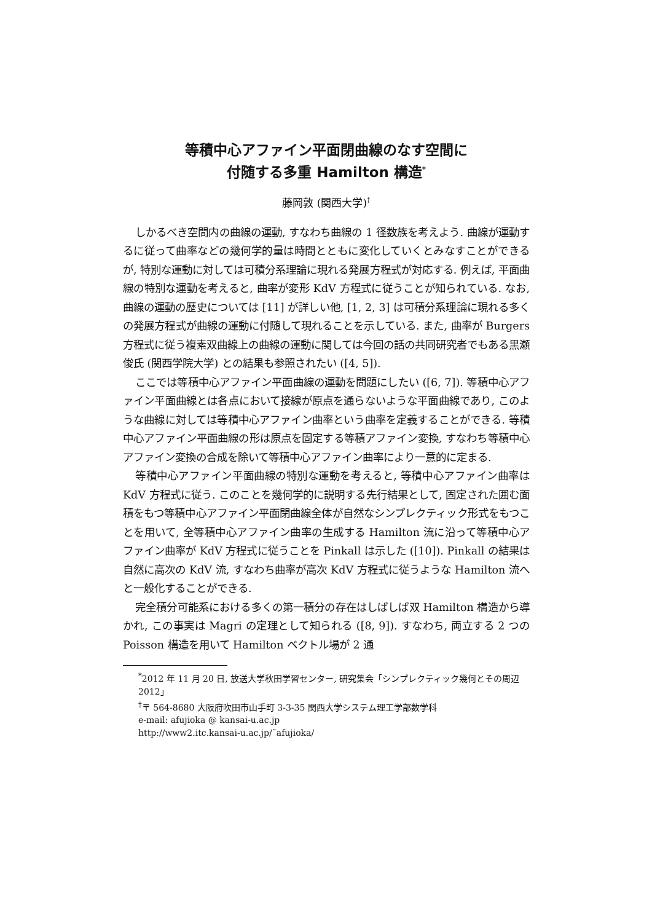等積中心アファイン平面閉曲線のなす空間に
付随する多重 Hamilton 構造<sup>*</sup>
藤岡敦 (関西大学)<sup>†</sup>
しかるべき空間内の曲線の運動, すなわち曲線の 1 径数族を考えよう. 曲線が運動するに従って曲率などの幾何学的量は時間とともに変化していくとみなすことができるが, 特別な運動に対しては可積分系理論に現れる発展方程式が対応する. 例えば, 平面曲線の特別な運動を考えると, 曲率が変形 KdV 方程式に従うことが知られている. なお, 曲線の運動の歴史については [11] が詳しい他, [1, 2, 3] は可積分系理論に現れる多くの発展方程式が曲線の運動に付随して現れることを示している. また, 曲率が Burgers 方程式に従う複素双曲線上の曲線の運動に関しては今回の話の共同研究者でもある黒瀬俊氏 (関西学院大学) との結果も参照されたい ([4, 5]).
ここでは等積中心アファイン平面曲線の運動を問題にしたい ([6, 7]). 等積中心アファイン平面曲線とは各点において接線が原点を通らないような平面曲線であり, このような曲線に対しては等積中心アファイン曲率という曲率を定義することができる. 等積中心アファイン平面曲線の形は原点を固定する等積アファイン変換, すなわち等積中心アファイン変換の合成を除いて等積中心アファイン曲率により一意的に定まる.
等積中心アファイン平面曲線の特別な運動を考えると, 等積中心アファイン曲率は KdV 方程式に従う. このことを幾何学的に説明する先行結果として, 固定された囲む面積をもつ等積中心アファイン平面閉曲線全体が自然なシンプレクティック形式をもつことを用いて, 全等積中心アファイン曲率の生成する Hamilton 流に沿って等積中心アファイン曲率が KdV 方程式に従うことを Pinkall は示した ([10]). Pinkall の結果は自然に高次の KdV 流, すなわち曲率が高次 KdV 方程式に従うような Hamilton 流へと一般化することができる.
完全積分可能系における多くの第一積分の存在はしばしば双 Hamilton 構造から導かれ, この事実は Magri の定理として知られる ([8, 9]). すなわち, 両立する 2 つの Poisson 構造を用いて Hamilton ベクトル場が 2 通
<sup>*</sup> 2012 年 11 月 20 日, 放送大学秋田学習センター, 研究集会「シンプレクティック幾何とその周辺 2012」
<sup>†</sup>〒 564-8680 大阪府吹田市山手町 3-3-35 関西大学システム理工学部数学科
e-mail: afujioka @ kansai-u.ac.jp
http://www2.itc.kansai-u.ac.jp/˜afujioka/